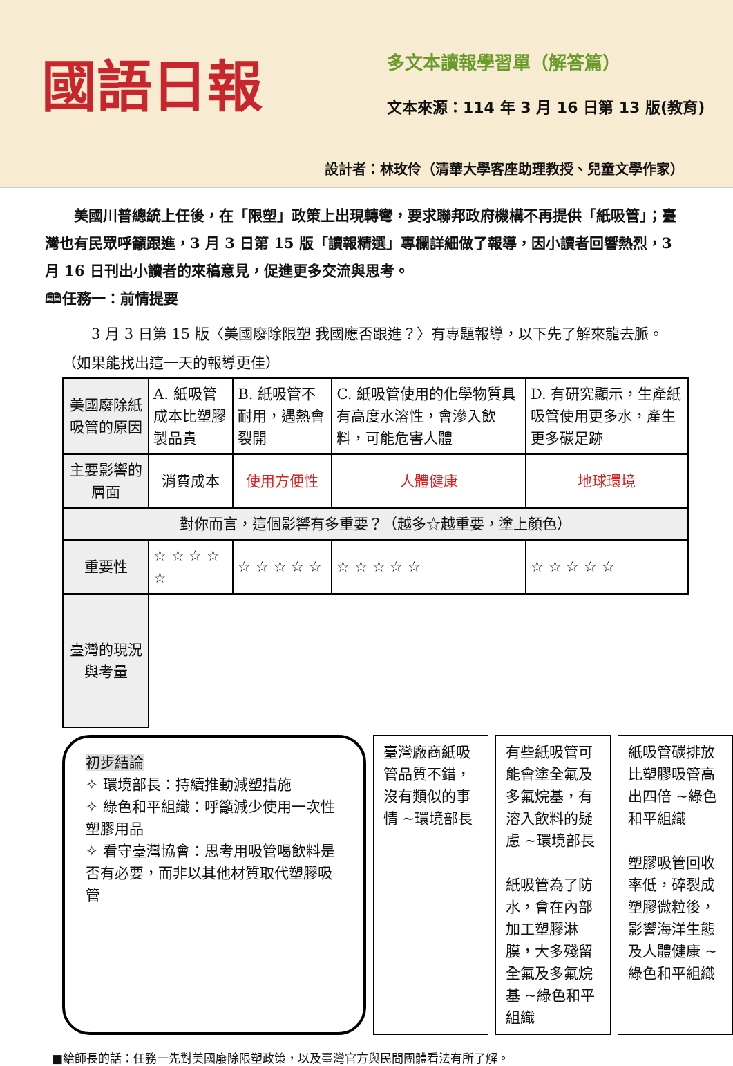國語日報
多文本讀報學習單（解答篇）
文本來源：114 年 3 月 16 日第 13 版(教育)
設計者：林玫伶（清華大學客座助理教授、兒童文學作家）
　　美國川普總統上任後，在「限塑」政策上出現轉彎，要求聯邦政府機構不再提供「紙吸管」；臺灣也有民眾呼籲跟進，3 月 3 日第 15 版「讀報精選」專欄詳細做了報導，因小讀者回響熱烈，3 月 16 日刊出小讀者的來稿意見，促進更多交流與思考。
🕮任務一：前情提要
　　3 月 3 日第 15 版〈美國廢除限塑 我國應否跟進？〉有專題報導，以下先了解來龍去脈。（如果能找出這一天的報導更佳）
| 美國廢除紙吸管的原因 | A. 紙吸管成本比塑膠製品貴 | B. 紙吸管不耐用，遇熱會裂開 | C. 紙吸管使用的化學物質具有高度水溶性，會滲入飲料，可能危害人體 | D. 有研究顯示，生產紙吸管使用更多水，產生更多碳足跡 |
| 主要影響的層面 | 消費成本 | 使用方便性 | 人體健康 | 地球環境 |
| 對你而言，這個影響有多重要？（越多☆越重要，塗上顏色） | | | | |
| 重要性 | ☆ ☆ ☆ ☆ ☆ | ☆ ☆ ☆ ☆ ☆ | ☆ ☆ ☆ ☆ ☆ | ☆ ☆ ☆ ☆ ☆ |
| 臺灣的現況與考量 | | | | |
初步結論
✧ 環境部長：持續推動減塑措施
✧ 綠色和平組織：呼籲減少使用一次性塑膠用品
✧ 看守臺灣協會：思考用吸管喝飲料是否有必要，而非以其他材質取代塑膠吸管
臺灣廠商紙吸管品質不錯，沒有類似的事情 ~環境部長
有些紙吸管可能會塗全氟及多氟烷基，有溶入飲料的疑慮 ~環境部長
紙吸管為了防水，會在內部加工塑膠淋膜，大多殘留全氟及多氟烷基 ~綠色和平組織
紙吸管碳排放比塑膠吸管高出四倍 ~綠色和平組織
塑膠吸管回收率低，碎裂成塑膠微粒後，影響海洋生態及人體健康 ~綠色和平組織
■給師長的話：任務一先對美國廢除限塑政策，以及臺灣官方與民間團體看法有所了解。